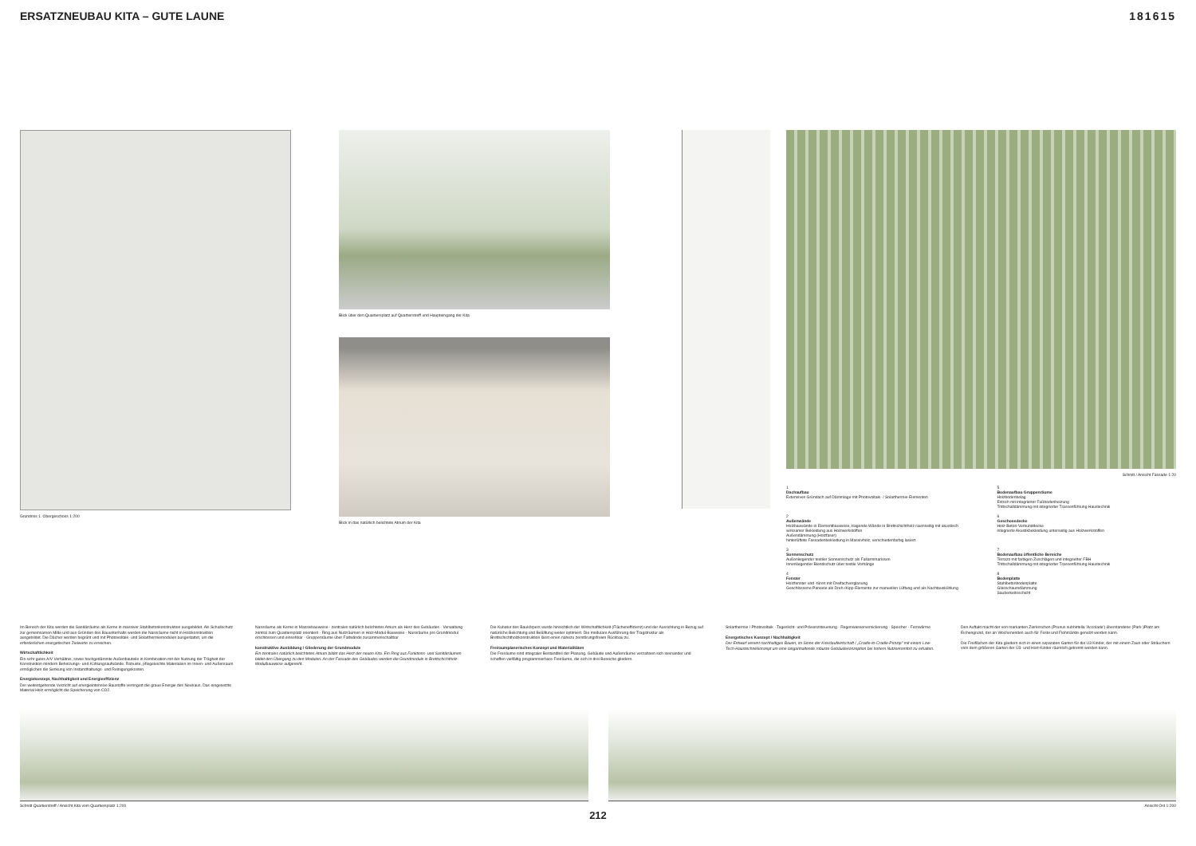ERSATZNEUBAU KITA – GUTE LAUNE 181615
Grundriss 1. Obergeschoss 1:200 Blick über den Quartiersplatz auf Quartierstreff und Haupteingang der Kita
Blick in das natürlich belichtete Atrium der Kita
Schnitt / Ansicht Fassade 1:20
1
Dachaufbau
Extensives Gründach auf Dämmlage mit Photovoltaik- / Solarthermie-Elementen
5
Bodenaufbau Gruppenräume
Holzbodenbelag
Estrich mit integrierter Fußbodenheizung
Trittschalldämmung mit integrierter Trassenführung Haustechnik
2
Außenwände
Holzbauwände in Elementbauweise, tragende Wände in Brettschichtholz raumseitig mit akustisch wirksamer Bekleidung aus Holzwerkstoffen
Außendämmung (Holzfaser)
hinterlüftete Fassadenbekleidung in Massivholz, verschiedenfarbig lasiert
6
Geschossdecke
Holz-Beton-Verbunddecke
integrierte Akustikbekleidung unterseitig aus Holzwerkstoffen
3
Sonnenschutz
Außenliegender textiler Sonnenschutz als Fallarmmarkisen
Innenliegender Blendschutz über textile Vorhänge
7
Bodenaufbau öffentliche Bereiche
Terrazo mit farbigen Zuschlägen und integrierter FBH
Trittschalldämmung mit integrierter Trassenführung Haustechnik
4
Fenster
Holzfenster und -türen mit Dreifachverglasung
Geschlossene Paneele als Dreh-/Kipp-Elemente zur manuellen Lüftung und als Nachtauskühlung
8
Bodenplatte
Stahlbetonbodenplatte
Glasschaumdämmung
Sauberkeitsschicht
Im Bereich der Kita werden die Sanitärräume als Kerne in massiver Stahlbetonkonstruktion ausgebildet. Als Schallschutz zur gemeinsamen Mitte und aus Gründen des Bauunterhalts werden die Nassräume nicht in Holzkonstruktion ausgebildet. Die Dächer werden begrünt und mit Photovoltaik- und Solarthermiemodulen ausgestattet, um die erforderlichen energetischen Zielwerte zu erreichen.
Wirtschaftlichkeit
Ein sehr gutes A/V Verhältnis, sowie hochgedämmte Außenbauteile in Kombination mit der Nutzung der Trägheit der Konstruktion mindern Beheizungs- und Kühlungsaufwände. Robuste, pflegeleichte Materialien im Innen- und Außenraum ermöglichen die Senkung von Instandhaltungs- und Reinigungskosten.
Energiekonzept, Nachhaltigkeit und Energieeffizienz
Der weitestgehende Verzicht auf energieintensive Baustoffe verringert die graue Energie des Neubaus. Das eingesetzte Material Holz ermöglicht die Speicherung von CO2.
Nassräume als Kerne in Massivbauweise · zentrales natürlich belichtetes Atrium als Herz des Gebäudes · Verwaltung zentral zum Quartiersplatz orientiert · Ring aus Nutzräumen in Holz-Modul-Bauweise · Nassräume pro Grundmodul erschlossen und einsehbar · Gruppenräume über Faltwände zusammenschaltbar
konstruktive Ausbildung / Gliederung der Grundmodule
Ein zentrales natürlich belichtetes Atrium bildet das Herz der neuen Kita. Ein Ring aus Funktions- und Sanitärräumen bildet den Übergang zu den Modulen. An der Fassade des Gebäudes werden die Grundmodule in Brettschichtholz-Modulbauweise aufgereiht.
Die Kubatur des Baukörpers wurde hinsichtlich der Wirtschaftlichkeit (Flächeneffizienz) und der Ausrichtung in Bezug auf natürliche Belichtung und Belüftung weiter optimiert. Die modulare Ausführung der Tragstruktur als Brettschichtholzkonstruktion lässt einen nahezu zerstörungsfreien Rückbau zu.
Freiraumplanerisches Konzept und Materialitäten
Die Freiräume sind integraler Bestandteil der Planung. Gebäude und Außenräume verzahnen sich ineinander und schaffen vielfältig programmierbare Freiräume, die sich in drei Bereiche gliedern.
Solarthermie / Photovoltaik · Tageslicht- und Präsenzsteuerung · Regenwasserversickerung · Speicher · Fernwärme
Energetisches Konzept / Nachhaltigkeit
Der Entwurf vereint nachhaltiges Bauen, im Sinne der Kreislaufwirtschaft / „Cradle-to-Cradle-Prinzip" mit einem Low-Tech-Haustechnikkonzept um eine langanhaltende robuste Gebäudekonzeption bei hohem Nutzerkomfort zu erhalten.
Den Auftakt macht der von markanten Zierkirschen (Prunus subhirtella 'Accolade') überstandene (Park-)Platz am Eichengrund, der an Wochenenden auch für Feste und Flohmärkte genutzt werden kann.
Die Freiflächen der Kita gliedern sich in einen separaten Garten für die U3 Kinder, der mit einem Zaun oder Sträuchern vom dem größeren Garten der Ü3- und Hort-Kinder räumlich getrennt werden kann.
Schnitt Quartierstreff / Ansicht Kita vom Quartiersplatz 1:200 Ansicht Ost 1:200
212